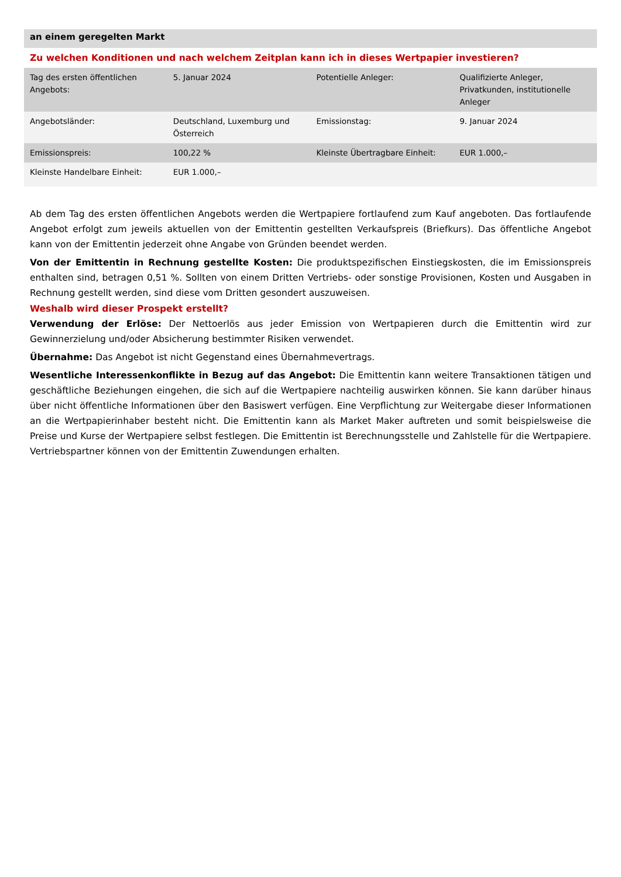an einem geregelten Markt
Zu welchen Konditionen und nach welchem Zeitplan kann ich in dieses Wertpapier investieren?
| Tag des ersten öffentlichen Angebots: | 5. Januar 2024 | Potentielle Anleger: | Qualifizierte Anleger, Privatkunden, institutionelle Anleger |
| Angebotsländer: | Deutschland, Luxemburg und Österreich | Emissionstag: | 9. Januar 2024 |
| Emissionspreis: | 100,22 % | Kleinste Übertragbare Einheit: | EUR 1.000,– |
| Kleinste Handelbare Einheit: | EUR 1.000,– | | |
Ab dem Tag des ersten öffentlichen Angebots werden die Wertpapiere fortlaufend zum Kauf angeboten. Das fortlaufende Angebot erfolgt zum jeweils aktuellen von der Emittentin gestellten Verkaufspreis (Briefkurs). Das öffentliche Angebot kann von der Emittentin jederzeit ohne Angabe von Gründen beendet werden.
Von der Emittentin in Rechnung gestellte Kosten: Die produktspezifischen Einstiegskosten, die im Emissionspreis enthalten sind, betragen 0,51 %. Sollten von einem Dritten Vertriebs- oder sonstige Provisionen, Kosten und Ausgaben in Rechnung gestellt werden, sind diese vom Dritten gesondert auszuweisen.
Weshalb wird dieser Prospekt erstellt?
Verwendung der Erlöse: Der Nettoerlös aus jeder Emission von Wertpapieren durch die Emittentin wird zur Gewinnerzielung und/oder Absicherung bestimmter Risiken verwendet.
Übernahme: Das Angebot ist nicht Gegenstand eines Übernahmevertrags.
Wesentliche Interessenkonflikte in Bezug auf das Angebot: Die Emittentin kann weitere Transaktionen tätigen und geschäftliche Beziehungen eingehen, die sich auf die Wertpapiere nachteilig auswirken können. Sie kann darüber hinaus über nicht öffentliche Informationen über den Basiswert verfügen. Eine Verpflichtung zur Weitergabe dieser Informationen an die Wertpapierinhaber besteht nicht. Die Emittentin kann als Market Maker auftreten und somit beispielsweise die Preise und Kurse der Wertpapiere selbst festlegen. Die Emittentin ist Berechnungsstelle und Zahlstelle für die Wertpapiere. Vertriebspartner können von der Emittentin Zuwendungen erhalten.